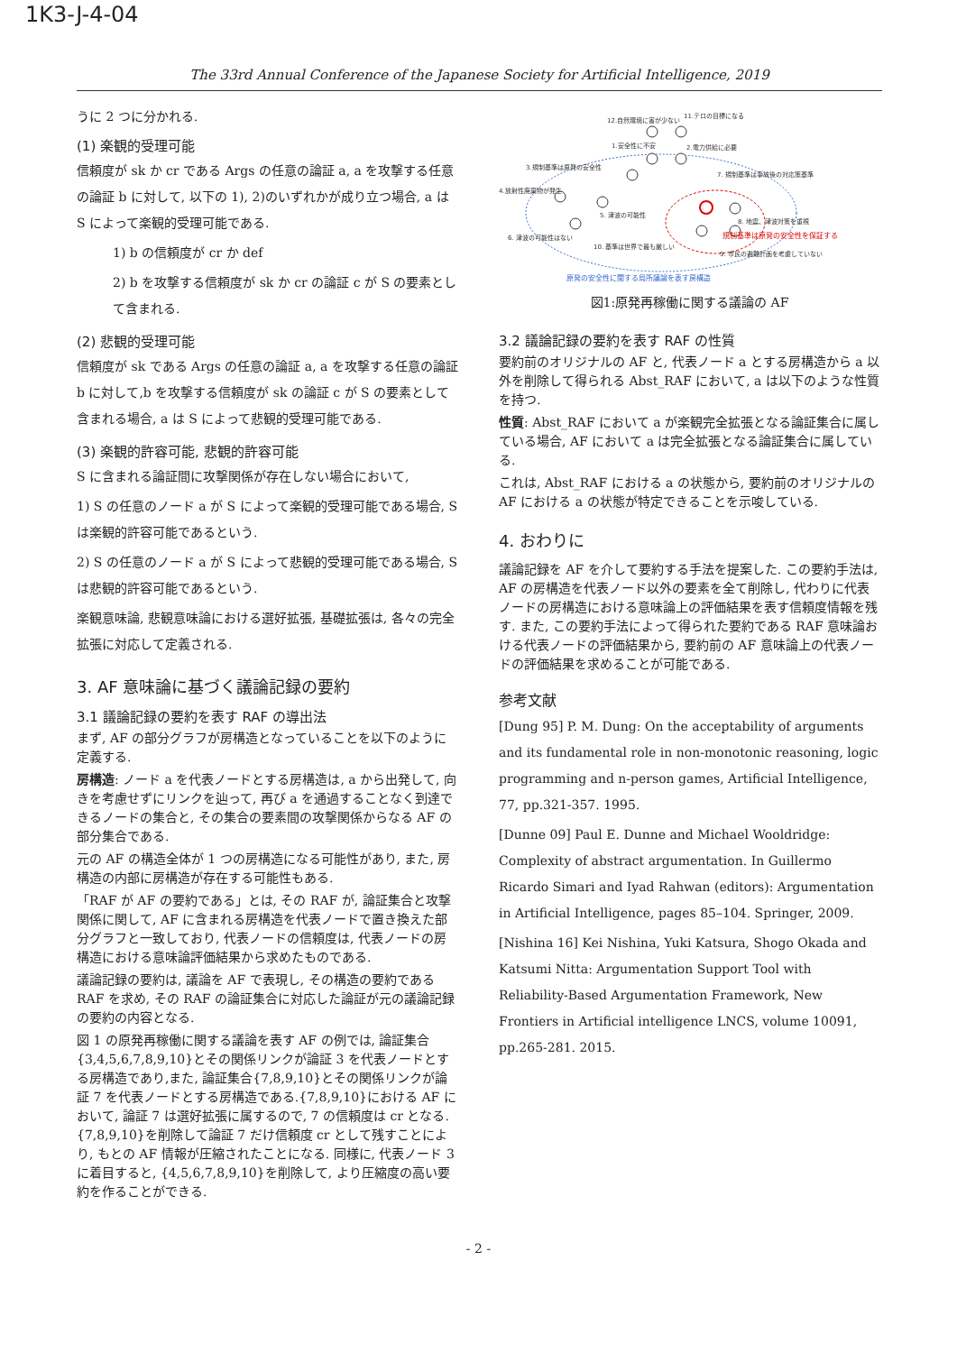1K3-J-4-04
The 33rd Annual Conference of the Japanese Society for Artificial Intelligence, 2019
うに 2 つに分かれる.
(1) 楽観的受理可能
信頼度が sk か cr である Args の任意の論証 a, a を攻撃する任意の論証 b に対して, 以下の 1), 2)のいずれかが成り立つ場合, a は S によって楽観的受理可能である.
1) b の信頼度が cr か def
2) b を攻撃する信頼度が sk か cr の論証 c が S の要素として含まれる.
(2) 悲観的受理可能
信頼度が sk である Args の任意の論証 a, a を攻撃する任意の論証 b に対して,b を攻撃する信頼度が sk の論証 c が S の要素として含まれる場合, a は S によって悲観的受理可能である.
(3) 楽観的許容可能, 悲観的許容可能
S に含まれる論証間に攻撃関係が存在しない場合において,
1) S の任意のノード a が S によって楽観的受理可能である場合, S は楽観的許容可能であるという.
2) S の任意のノード a が S によって悲観的受理可能である場合, S は悲観的許容可能であるという.
楽観意味論, 悲観意味論における選好拡張, 基礎拡張は, 各々の完全拡張に対応して定義される.
3. AF 意味論に基づく議論記録の要約
3.1 議論記録の要約を表す RAF の導出法
まず, AF の部分グラフが房構造となっていることを以下のように定義する.
房構造: ノード a を代表ノードとする房構造は, a から出発して, 向きを考慮せずにリンクを辿って, 再び a を通過することなく到達できるノードの集合と, その集合の要素間の攻撃関係からなる AF の部分集合である.
元の AF の構造全体が 1 つの房構造になる可能性があり, また, 房構造の内部に房構造が存在する可能性もある.
「RAF が AF の要約である」とは, その RAF が, 論証集合と攻撃関係に関して, AF に含まれる房構造を代表ノードで置き換えた部分グラフと一致しており, 代表ノードの信頼度は, 代表ノードの房構造における意味論評価結果から求めたものである.
議論記録の要約は, 議論を AF で表現し, その構造の要約である RAF を求め, その RAF の論証集合に対応した論証が元の議論記録の要約の内容となる.
図 1 の原発再稼働に関する議論を表す AF の例では, 論証集合{3,4,5,6,7,8,9,10}とその関係リンクが論証 3 を代表ノードとする房構造であり,また, 論証集合{7,8,9,10}とその関係リンクが論証 7 を代表ノードとする房構造である.{7,8,9,10}における AF において, 論証 7 は選好拡張に属するので, 7 の信頼度は cr となる.{7,8,9,10}を削除して論証 7 だけ信頼度 cr として残すことにより, もとの AF 情報が圧縮されたことになる. 同様に, 代表ノード 3 に着目すると, {4,5,6,7,8,9,10}を削除して, より圧縮度の高い要約を作ることができる.
12.自然環境に害が少ない
11.テロの目標になる
1.安全性に不安
2.電力供給に必要
3.規制基準は原発の安全性
7. 規制基準は事故後の対応策基準
4.放射性廃棄物が発生
5. 津波の可能性
8. 地震、津波対策を重視
6. 津波の可能性はない
10. 基準は世界で最も厳しい
9. 市民の避難計画を考慮していない
規制基準は原発の安全性を保証する
原発の安全性に関する局所議論を表す房構造
図1:原発再稼働に関する議論の AF
3.2 議論記録の要約を表す RAF の性質
要約前のオリジナルの AF と, 代表ノード a とする房構造から a 以外を削除して得られる Abst_RAF において, a は以下のような性質を持つ.
性質: Abst_RAF において a が楽観完全拡張となる論証集合に属している場合, AF において a は完全拡張となる論証集合に属している.
これは, Abst_RAF における a の状態から, 要約前のオリジナルの AF における a の状態が特定できることを示唆している.
4. おわりに
議論記録を AF を介して要約する手法を提案した. この要約手法は, AF の房構造を代表ノード以外の要素を全て削除し, 代わりに代表ノードの房構造における意味論上の評価結果を表す信頼度情報を残す. また, この要約手法によって得られた要約である RAF 意味論おける代表ノードの評価結果から, 要約前の AF 意味論上の代表ノードの評価結果を求めることが可能である.
参考文献
[Dung 95] P. M. Dung: On the acceptability of arguments and its fundamental role in non-monotonic reasoning, logic programming and n-person games, Artificial Intelligence, 77, pp.321-357. 1995.
[Dunne 09] Paul E. Dunne and Michael Wooldridge: Complexity of abstract argumentation. In Guillermo Ricardo Simari and Iyad Rahwan (editors): Argumentation in Artificial Intelligence, pages 85–104. Springer, 2009.
[Nishina 16] Kei Nishina, Yuki Katsura, Shogo Okada and Katsumi Nitta: Argumentation Support Tool with Reliability-Based Argumentation Framework, New Frontiers in Artificial intelligence LNCS, volume 10091, pp.265-281. 2015.
- 2 -